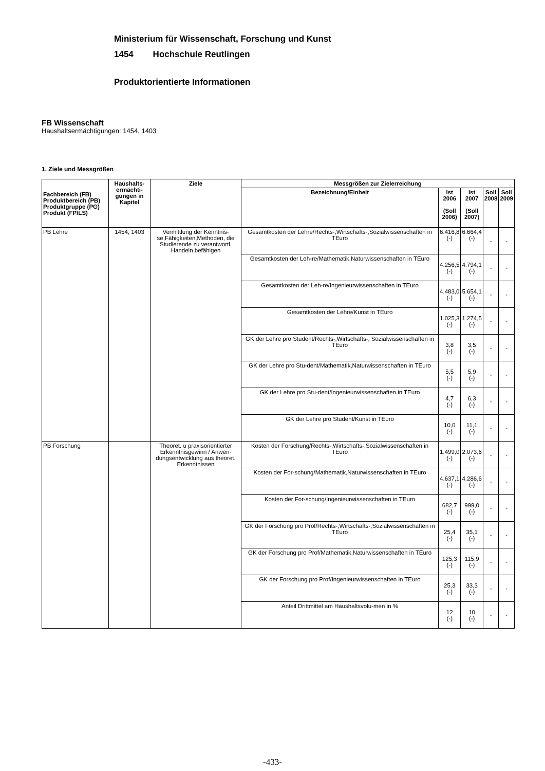Ministerium für Wissenschaft, Forschung und Kunst
1454 Hochschule Reutlingen
Produktorientierte Informationen
FB Wissenschaft
Haushaltsermächtigungen: 1454, 1403
1. Ziele und Messgrößen
| Fachbereich (FB) Produktbereich (PB) Produktgruppe (PG) Produkt (FP/LS) | Haushalts- ermächti- gungen in Kapitel | Ziele | Messgrößen zur Zielerreichung | | | | |
| --- | --- | --- | --- | --- | --- | --- | --- |
| | | | Bezeichnung/Einheit | Ist 2006 (Soll 2006) | Ist 2007 (Soll 2007) | Soll 2008 | Soll 2009 |
| PB Lehre | 1454, 1403 | Vermittlung der Kenntnis-se,Fähigkeiten,Methoden, die Studierende zu verantwortl. Handeln befähigen | Gesamtkosten der Lehre/Rechts-,Wirtschafts-,Sozialwissenschaften in TEuro | 6.416,8 (-) | 6.664,4 (-) | - | - |
| | | | Gesamtkosten der Leh-re/Mathematik,Naturwissenschaften in TEuro | 4.256,5 (-) | 4.794,1 (-) | - | - |
| | | | Gesamtkosten der Leh-re/Ingenieurwissenschaften in TEuro | 4.483,0 (-) | 5.654,1 (-) | - | - |
| | | | Gesamtkosten der Lehre/Kunst in TEuro | 1.025,3 (-) | 1.274,5 (-) | - | - |
| | | | GK der Lehre pro Student/Rechts-,Wirtschafts-, Sozialwissenschaften in TEuro | 3,8 (-) | 3,5 (-) | - | - |
| | | | GK der Lehre pro Stu-dent/Mathematik,Naturwissenschaften in TEuro | 5,5 (-) | 5,9 (-) | - | - |
| | | | GK der Lehre pro Stu-dent/Ingenieurwissenschaften in TEuro | 4,7 (-) | 6,3 (-) | - | - |
| | | | GK der Lehre pro Student/Kunst in TEuro | 10,0 (-) | 11,1 (-) | - | - |
| PB Forschung | | Theoret. u praxisorientierter Erkenntnisgewinn / Anwen-dungsentwicklung aus theoret. Erkenntnissen | Kosten der Forschung/Rechts-,Wirtschafts-,Sozialwissenschaften in TEuro | 1.499,0 (-) | 2.073,6 (-) | - | - |
| | | | Kosten der For-schung/Mathematik,Naturwissenschaften in TEuro | 4.637,1 (-) | 4.286,6 (-) | - | - |
| | | | Kosten der For-schung/Ingenieurwissenschaften in TEuro | 682,7 (-) | 999,0 (-) | - | - |
| | | | GK der Forschung pro Prof/Rechts-,Wirtschafts-,Sozialwissenschaften in TEuro | 25,4 (-) | 35,1 (-) | - | - |
| | | | GK der Forschung pro Prof/Mathematik,Naturwissenschaften in TEuro | 125,3 (-) | 115,9 (-) | - | - |
| | | | GK der Forschung pro Prof/Ingenieurwissenschaften in TEuro | 25,3 (-) | 33,3 (-) | - | - |
| | | | Anteil Drittmittel am Haushaltsvolu-men in % | 12 (-) | 10 (-) | - | - |
-433-